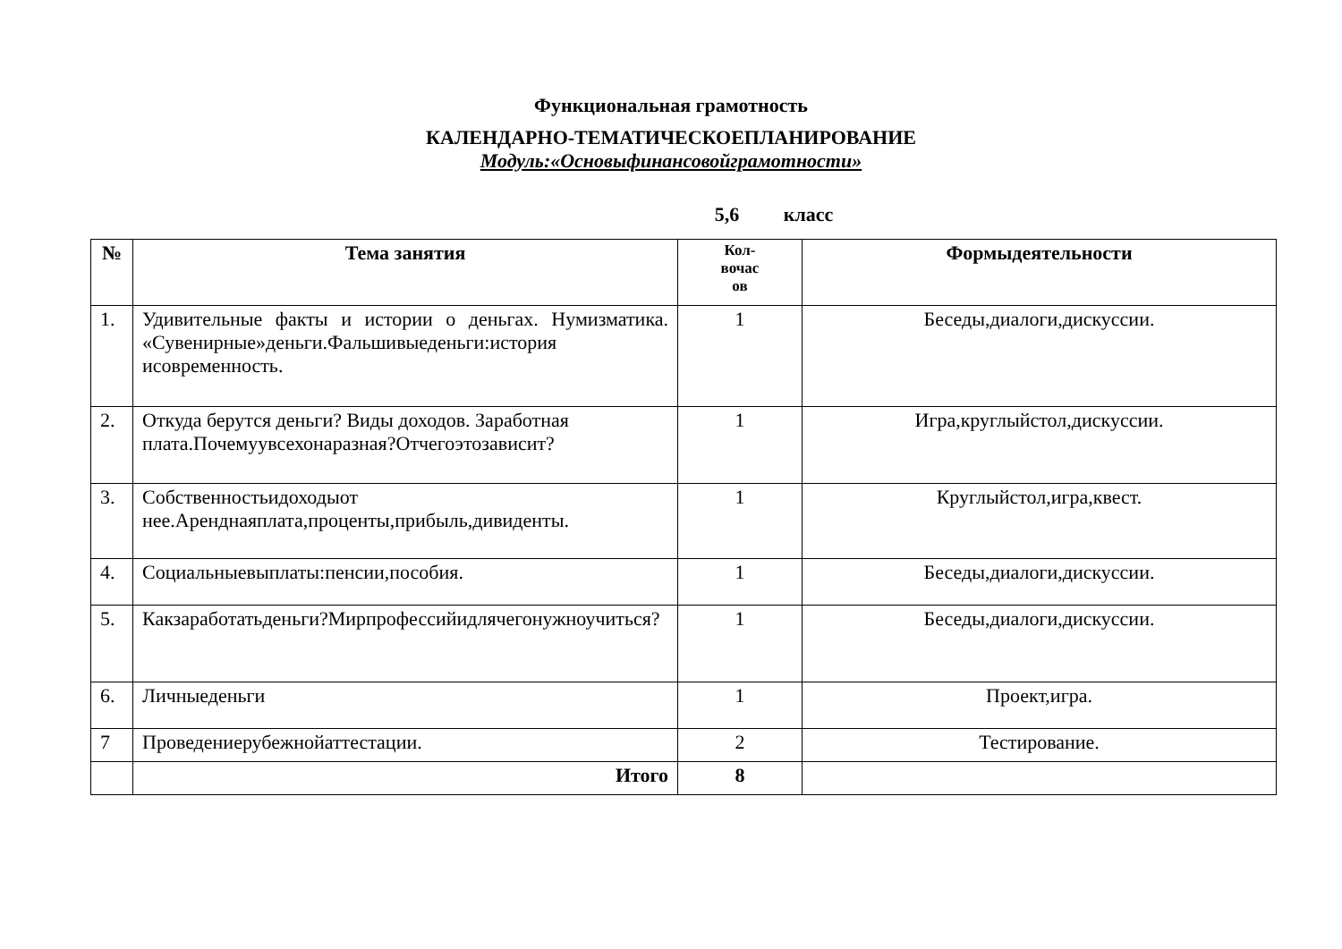Функциональная грамотность
КАЛЕНДАРНО-ТЕМАТИЧЕСКОЕПЛАНИРОВАНИЕ
Модуль:«Основыфинансовойграмотности»
5,6 класс
| № | Тема занятия | Кол- вочас ов | Формыдеятельности |
| --- | --- | --- | --- |
| 1. | Удивительные факты и истории о деньгах. Нумизматика. «Сувенирные»деньги.Фальшивыеденьги:история исовременность. | 1 | Беседы,диалоги,дискуссии. |
| 2. | Откуда берутся деньги? Виды доходов. Заработная плата.Почемуувсехонаразная?Отчегоэтозависит? | 1 | Игра,круглыйстол,дискуссии. |
| 3. | Собственностьидоходыот нее.Аренднаяплата,проценты,прибыль,дивиденты. | 1 | Круглыйстол,игра,квест. |
| 4. | Социальныевыплаты:пенсии,пособия. | 1 | Беседы,диалоги,дискуссии. |
| 5. | Какзаработатьденьги?Мирпрофессийидлячегонужноучиться? | 1 | Беседы,диалоги,дискуссии. |
| 6. | Личныеденьги | 1 | Проект,игра. |
| 7 | Проведениерубежнойаттестации. | 2 | Тестирование. |
| | Итого | 8 | |